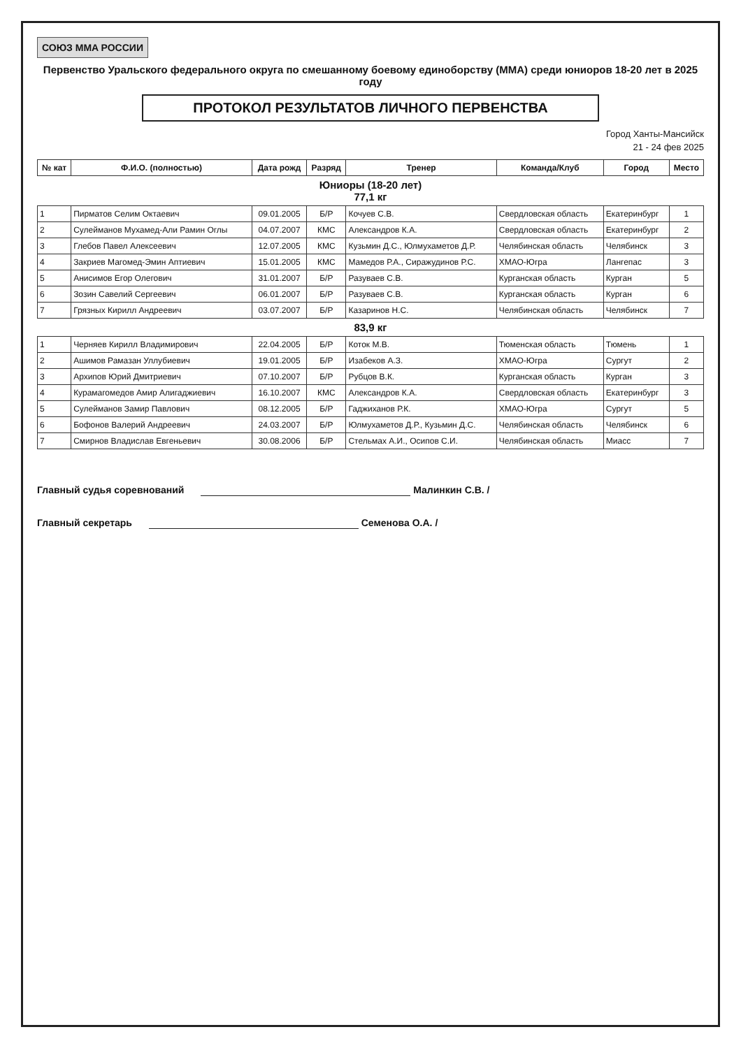СОЮЗ MMA РОССИИ
Первенство Уральского федерального округа по смешанному боевому единоборству (ММА) среди юниоров 18-20 лет в 2025 году
ПРОТОКОЛ РЕЗУЛЬТАТОВ ЛИЧНОГО ПЕРВЕНСТВА
Город Ханты-Мансийск
21 - 24 фев 2025
| № кат | Ф.И.О. (полностью) | Дата рожд | Разряд | Тренер | Команда/Клуб | Город | Место |
| --- | --- | --- | --- | --- | --- | --- | --- |
| Юниоры (18-20 лет) 77,1 кг | | | | | | | |
| 1 | Пирматов Селим Октаевич | 09.01.2005 | Б/Р | Кочуев С.В. | Свердловская область | Екатеринбург | 1 |
| 2 | Сулейманов Мухамед-Али Рамин Оглы | 04.07.2007 | КМС | Александров К.А. | Свердловская область | Екатеринбург | 2 |
| 3 | Глебов Павел Алексеевич | 12.07.2005 | КМС | Кузьмин Д.С., Юлмухаметов Д.Р. | Челябинская область | Челябинск | 3 |
| 4 | Закриев Магомед-Эмин Аптиевич | 15.01.2005 | КМС | Мамедов Р.А., Сиражудинов Р.С. | ХМАО-Югра | Лангепас | 3 |
| 5 | Анисимов Егор Олегович | 31.01.2007 | Б/Р | Разуваев С.В. | Курганская область | Курган | 5 |
| 6 | Зозин Савелий Сергеевич | 06.01.2007 | Б/Р | Разуваев С.В. | Курганская область | Курган | 6 |
| 7 | Грязных Кирилл Андреевич | 03.07.2007 | Б/Р | Казаринов Н.С. | Челябинская область | Челябинск | 7 |
| 83,9 кг | | | | | | | |
| 1 | Черняев Кирилл Владимирович | 22.04.2005 | Б/Р | Коток М.В. | Тюменская область | Тюмень | 1 |
| 2 | Ашимов Рамазан Уллубиевич | 19.01.2005 | Б/Р | Изабеков А.З. | ХМАО-Югра | Сургут | 2 |
| 3 | Архипов Юрий Дмитриевич | 07.10.2007 | Б/Р | Рубцов В.К. | Курганская область | Курган | 3 |
| 4 | Курамагомедов Амир Алигаджиевич | 16.10.2007 | КМС | Александров К.А. | Свердловская область | Екатеринбург | 3 |
| 5 | Сулейманов Замир Павлович | 08.12.2005 | Б/Р | Гаджиханов Р.К. | ХМАО-Югра | Сургут | 5 |
| 6 | Бофонов Валерий Андреевич | 24.03.2007 | Б/Р | Юлмухаметов Д.Р., Кузьмин Д.С. | Челябинская область | Челябинск | 6 |
| 7 | Смирнов Владислав Евгеньевич | 30.08.2006 | Б/Р | Стельмах А.И., Осипов С.И. | Челябинская область | Миасс | 7 |
Главный судья соревнований Малинкин С.В. /
Главный секретарь Семенова О.А. /